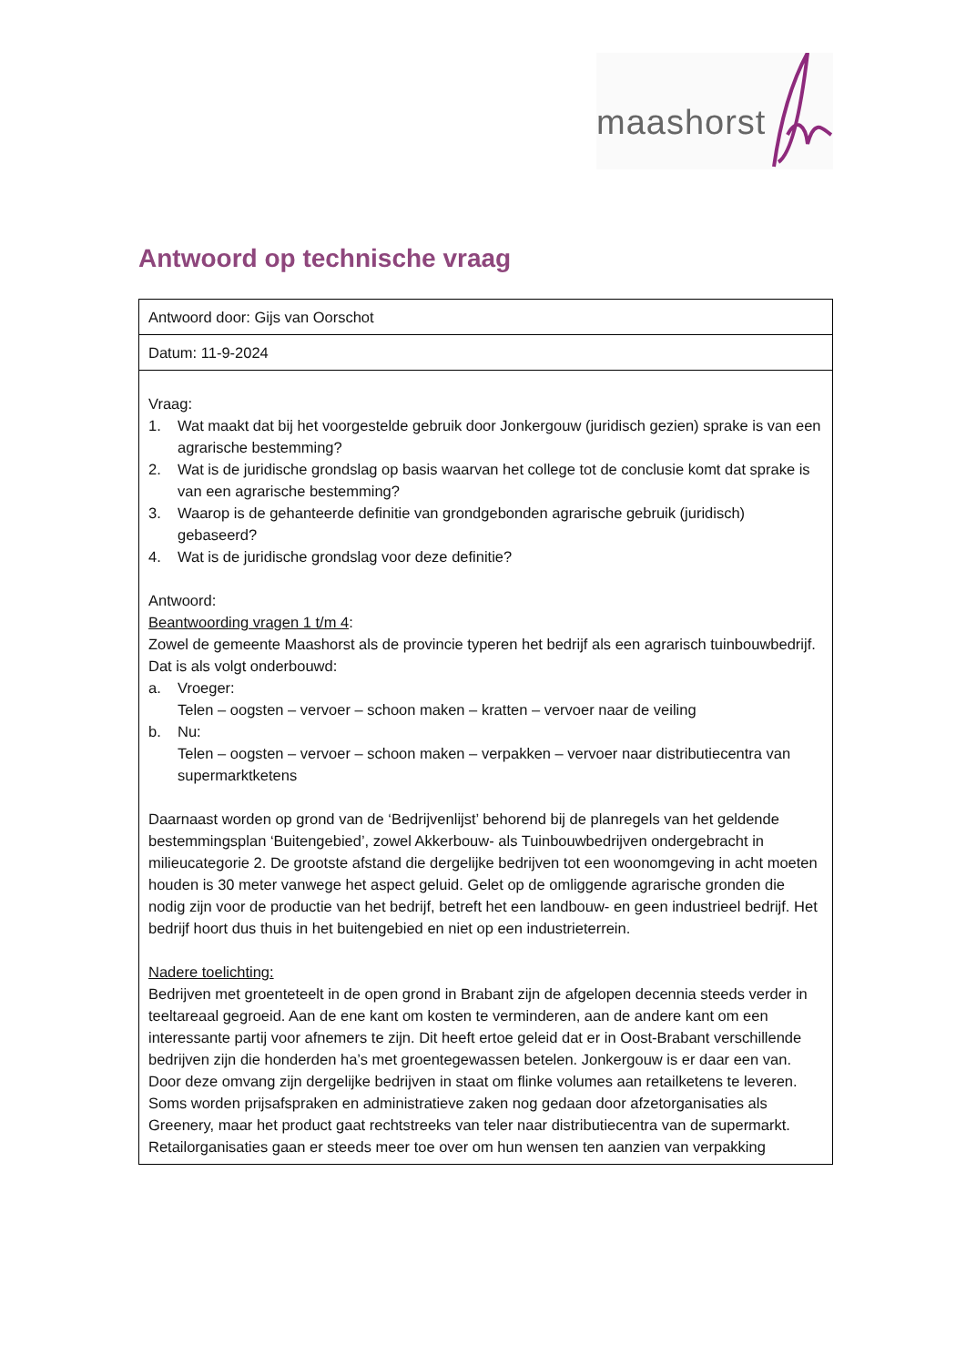maashorst
Antwoord op technische vraag
| Antwoord door: Gijs van Oorschot |
| Datum: 11-9-2024 |
| Vraag: 1. Wat maakt dat bij het voorgestelde gebruik door Jonkergouw (juridisch gezien) sprake is van een agrarische bestemming? 2. Wat is de juridische grondslag op basis waarvan het college tot de conclusie komt dat sprake is van een agrarische bestemming? 3. Waarop is de gehanteerde definitie van grondgebonden agrarische gebruik (juridisch) gebaseerd? 4. Wat is de juridische grondslag voor deze definitie? Antwoord: Beantwoording vragen 1 t/m 4 : Zowel de gemeente Maashorst als de provincie typeren het bedrijf als een agrarisch tuinbouwbedrijf. Dat is als volgt onderbouwd: a. Vroeger: Telen – oogsten – vervoer – schoon maken – kratten – vervoer naar de veiling b. Nu: Telen – oogsten – vervoer – schoon maken – verpakken – vervoer naar distributiecentra van supermarktketens Daarnaast worden op grond van de ‘Bedrijvenlijst’ behorend bij de planregels van het geldende bestemmingsplan ‘Buitengebied’, zowel Akkerbouw- als Tuinbouwbedrijven ondergebracht in milieucategorie 2. De grootste afstand die dergelijke bedrijven tot een woonomgeving in acht moeten houden is 30 meter vanwege het aspect geluid. Gelet op de omliggende agrarische gronden die nodig zijn voor de productie van het bedrijf, betreft het een landbouw- en geen industrieel bedrijf. Het bedrijf hoort dus thuis in het buitengebied en niet op een industrieterrein. Nadere toelichting: Bedrijven met groenteteelt in de open grond in Brabant zijn de afgelopen decennia steeds verder in teeltareaal gegroeid. Aan de ene kant om kosten te verminderen, aan de andere kant om een interessante partij voor afnemers te zijn. Dit heeft ertoe geleid dat er in Oost-Brabant verschillende bedrijven zijn die honderden ha’s met groentegewassen betelen. Jonkergouw is er daar een van. Door deze omvang zijn dergelijke bedrijven in staat om flinke volumes aan retailketens te leveren. Soms worden prijsafspraken en administratieve zaken nog gedaan door afzetorganisaties als Greenery, maar het product gaat rechtstreeks van teler naar distributiecentra van de supermarkt. Retailorganisaties gaan er steeds meer toe over om hun wensen ten aanzien van verpakking |